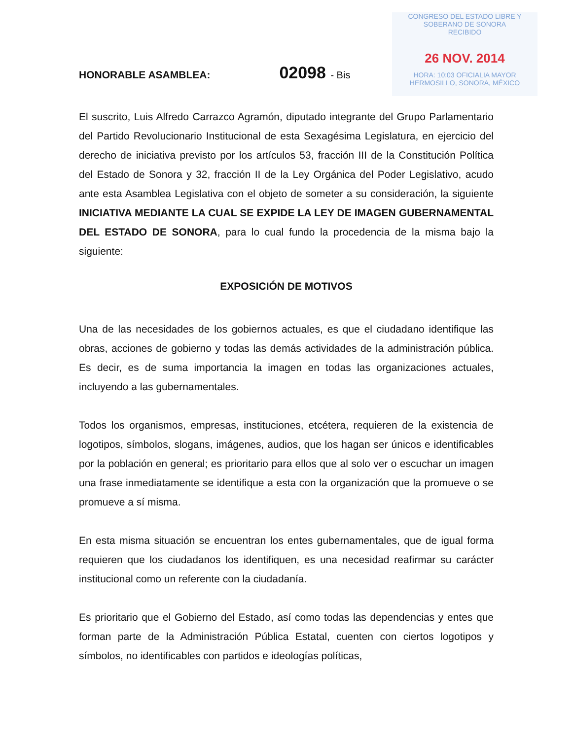CONGRESO DEL ESTADO LIBRE Y SOBERANO DE SONORA
RECIBIDO
26 NOV. 2014
HORA: 10:03 OFICIALIA MAYOR
HERMOSILLO, SONORA, MÉXICO
HONORABLE ASAMBLEA: 02098 - Bis
El suscrito, Luis Alfredo Carrazco Agramón, diputado integrante del Grupo Parlamentario del Partido Revolucionario Institucional de esta Sexagésima Legislatura, en ejercicio del derecho de iniciativa previsto por los artículos 53, fracción III de la Constitución Política del Estado de Sonora y 32, fracción II de la Ley Orgánica del Poder Legislativo, acudo ante esta Asamblea Legislativa con el objeto de someter a su consideración, la siguiente INICIATIVA MEDIANTE LA CUAL SE EXPIDE LA LEY DE IMAGEN GUBERNAMENTAL DEL ESTADO DE SONORA, para lo cual fundo la procedencia de la misma bajo la siguiente:
EXPOSICIÓN DE MOTIVOS
Una de las necesidades de los gobiernos actuales, es que el ciudadano identifique las obras, acciones de gobierno y todas las demás actividades de la administración pública. Es decir, es de suma importancia la imagen en todas las organizaciones actuales, incluyendo a las gubernamentales.
Todos los organismos, empresas, instituciones, etcétera, requieren de la existencia de logotipos, símbolos, slogans, imágenes, audios, que los hagan ser únicos e identificables por la población en general; es prioritario para ellos que al solo ver o escuchar un imagen una frase inmediatamente se identifique a esta con la organización que la promueve o se promueve a sí misma.
En esta misma situación se encuentran los entes gubernamentales, que de igual forma requieren que los ciudadanos los identifiquen, es una necesidad reafirmar su carácter institucional como un referente con la ciudadanía.
Es prioritario que el Gobierno del Estado, así como todas las dependencias y entes que forman parte de la Administración Pública Estatal, cuenten con ciertos logotipos y símbolos, no identificables con partidos e ideologías políticas,